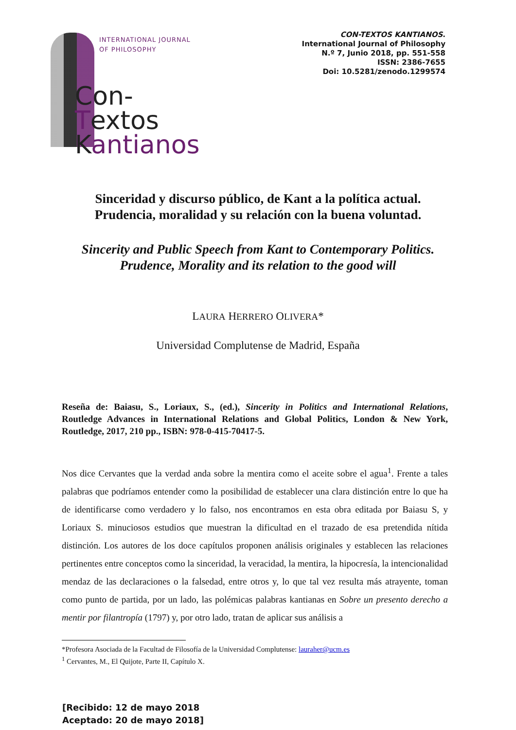INTERNATIONAL JOURNAL
OF PHILOSOPHY
Con-Textos
Kantianos
CON-TEXTOS KANTIANOS.
International Journal of Philosophy
N.º 7, Junio 2018, pp. 551-558
ISSN: 2386-7655
Doi: 10.5281/zenodo.1299574
Sinceridad y discurso público, de Kant a la política actual.
Prudencia, moralidad y su relación con la buena voluntad.
Sincerity and Public Speech from Kant to Contemporary Politics.
Prudence, Morality and its relation to the good will
LAURA HERRERO OLIVERA*
Universidad Complutense de Madrid, España
Reseña de: Baiasu, S., Loriaux, S., (ed.), Sincerity in Politics and International Relations, Routledge Advances in International Relations and Global Politics, London & New York, Routledge, 2017, 210 pp., ISBN: 978-0-415-70417-5.
Nos dice Cervantes que la verdad anda sobre la mentira como el aceite sobre el agua<sup>1</sup>. Frente a tales palabras que podríamos entender como la posibilidad de establecer una clara distinción entre lo que ha de identificarse como verdadero y lo falso, nos encontramos en esta obra editada por Baiasu S, y Loriaux S. minuciosos estudios que muestran la dificultad en el trazado de esa pretendida nítida distinción. Los autores de los doce capítulos proponen análisis originales y establecen las relaciones pertinentes entre conceptos como la sinceridad, la veracidad, la mentira, la hipocresía, la intencionalidad mendaz de las declaraciones o la falsedad, entre otros y, lo que tal vez resulta más atrayente, toman como punto de partida, por un lado, las polémicas palabras kantianas en Sobre un presento derecho a mentir por filantropía (1797) y, por otro lado, tratan de aplicar sus análisis a
*Profesora Asociada de la Facultad de Filosofía de la Universidad Complutense: lauraher@ucm.es
<sup>1</sup> Cervantes, M., El Quijote, Parte II, Capítulo X.
[Recibido: 12 de mayo 2018
Aceptado: 20 de mayo 2018]